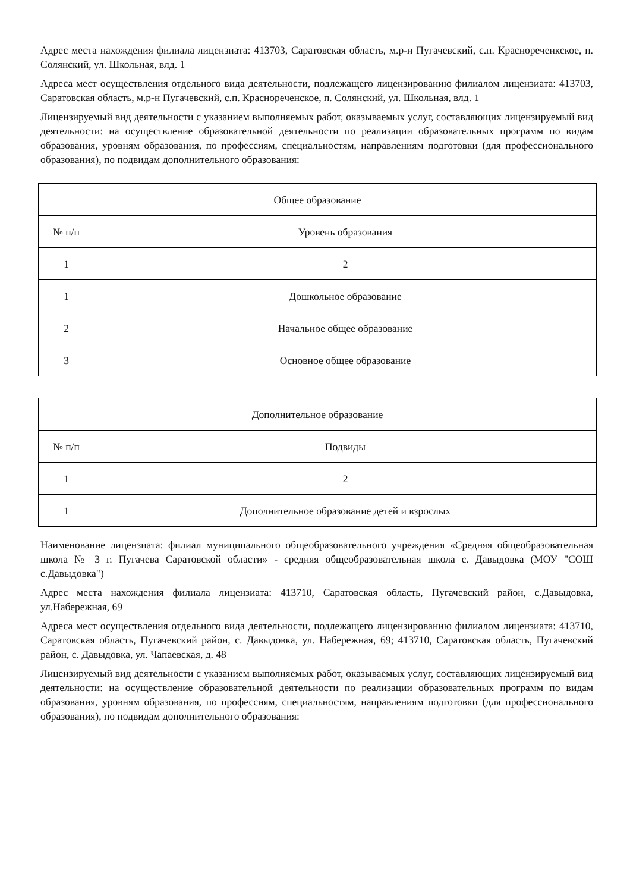Адрес места нахождения филиала лицензиата: 413703, Саратовская область, м.р-н Пугачевский, с.п. Краснореченкское, п. Солянский, ул. Школьная, влд. 1
Адреса мест осуществления отдельного вида деятельности, подлежащего лицензированию филиалом лицензиата: 413703, Саратовская область, м.р-н Пугачевский, с.п. Краснореченское, п. Солянский, ул. Школьная, влд. 1
Лицензируемый вид деятельности с указанием выполняемых работ, оказываемых услуг, составляющих лицензируемый вид деятельности: на осуществление образовательной деятельности по реализации образовательных программ по видам образования, уровням образования, по профессиям, специальностям, направлениям подготовки (для профессионального образования), по подвидам дополнительного образования:
| Общее образование | |
| --- | --- |
| № п/п | Уровень образования |
| 1 | 2 |
| 1 | Дошкольное образование |
| 2 | Начальное общее образование |
| 3 | Основное общее образование |
| Дополнительное образование | |
| --- | --- |
| № п/п | Подвиды |
| 1 | 2 |
| 1 | Дополнительное образование детей и взрослых |
Наименование лицензиата: филиал муниципального общеобразовательного учреждения «Средняя общеобразовательная школа № 3 г. Пугачева Саратовской области» - средняя общеобразовательная школа с. Давыдовка (МОУ "СОШ с.Давыдовка")
Адрес места нахождения филиала лицензиата: 413710, Саратовская область, Пугачевский район, с.Давыдовка, ул.Набережная, 69
Адреса мест осуществления отдельного вида деятельности, подлежащего лицензированию филиалом лицензиата: 413710, Саратовская область, Пугачевский район, с. Давыдовка, ул. Набережная, 69; 413710, Саратовская область, Пугачевский район, с. Давыдовка, ул. Чапаевская, д. 48
Лицензируемый вид деятельности с указанием выполняемых работ, оказываемых услуг, составляющих лицензируемый вид деятельности: на осуществление образовательной деятельности по реализации образовательных программ по видам образования, уровням образования, по профессиям, специальностям, направлениям подготовки (для профессионального образования), по подвидам дополнительного образования: